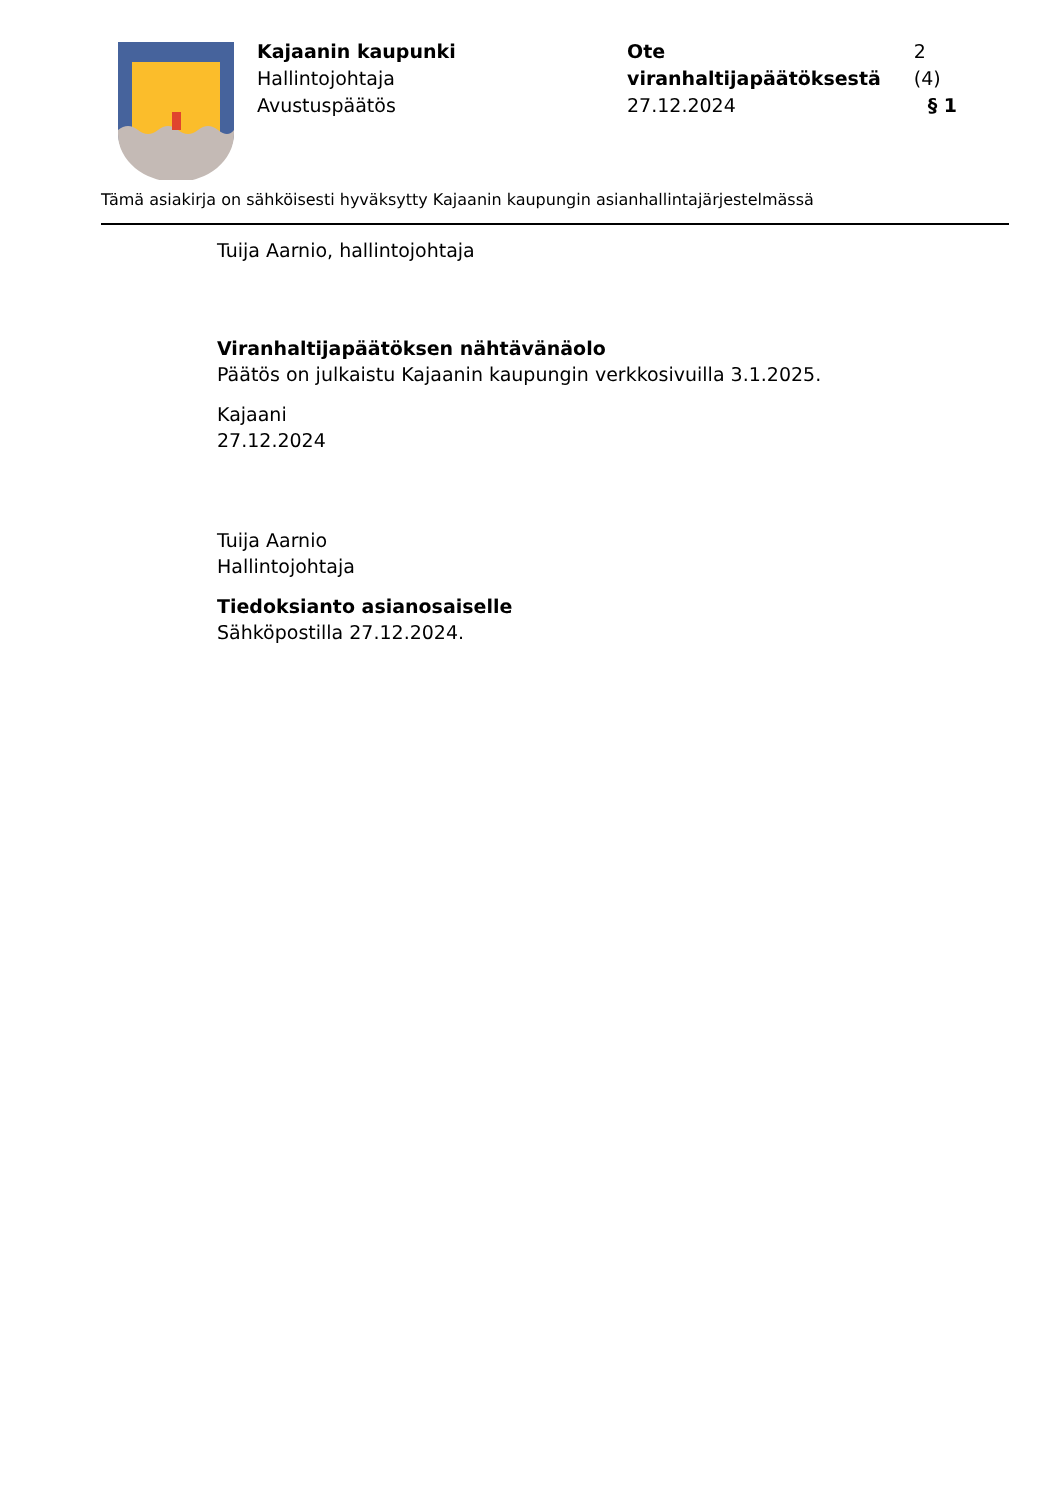Kajaanin kaupunki
Hallintojohtaja
Avustuspäätös
Ote viranhaltijapäätöksestä 2 (4)
27.12.2024 § 1
Tämä asiakirja on sähköisesti hyväksytty Kajaanin kaupungin asianhallintajärjestelmässä
Tuija Aarnio, hallintojohtaja
Viranhaltijapäätöksen nähtävänäolo
Päätös on julkaistu Kajaanin kaupungin verkkosivuilla 3.1.2025.
Kajaani
27.12.2024
Tuija Aarnio
Hallintojohtaja
Tiedoksianto asianosaiselle
Sähköpostilla 27.12.2024.